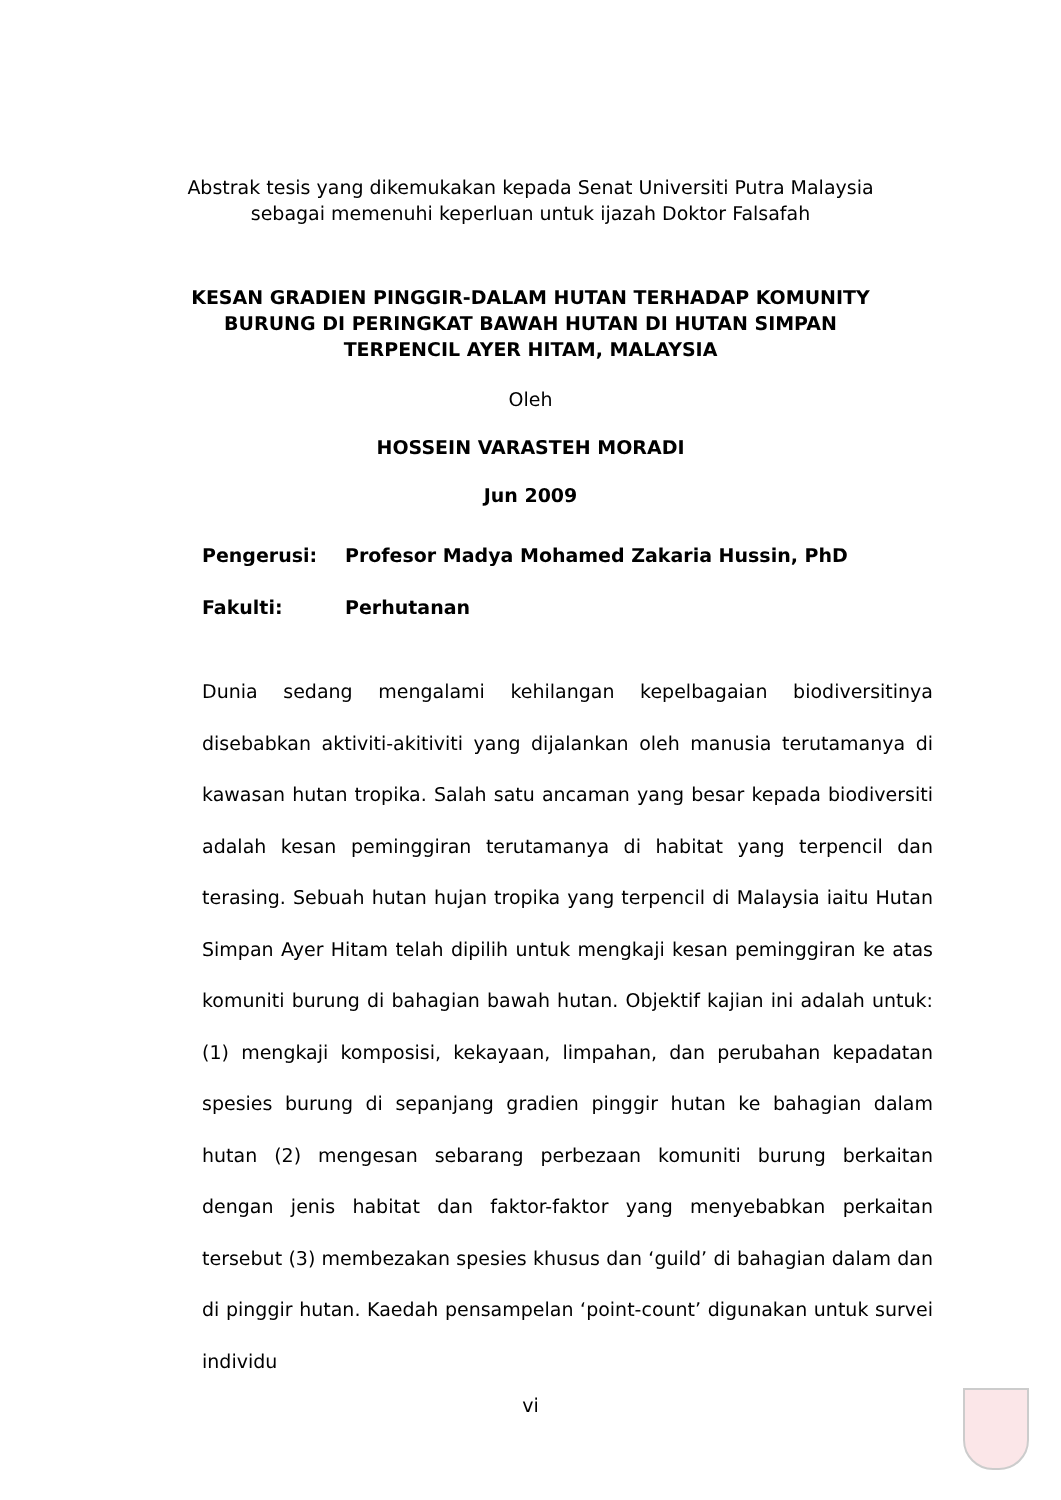Abstrak tesis yang dikemukakan kepada Senat Universiti Putra Malaysia
sebagai memenuhi keperluan untuk ijazah Doktor Falsafah
KESAN GRADIEN PINGGIR-DALAM HUTAN TERHADAP KOMUNITY
BURUNG DI PERINGKAT BAWAH HUTAN DI HUTAN SIMPAN
TERPENCIL AYER HITAM, MALAYSIA
Oleh
HOSSEIN VARASTEH MORADI
Jun 2009
Pengerusi: Profesor Madya Mohamed Zakaria Hussin, PhD
Fakulti: Perhutanan
Dunia sedang mengalami kehilangan kepelbagaian biodiversitinya disebabkan aktiviti-akitiviti yang dijalankan oleh manusia terutamanya di kawasan hutan tropika. Salah satu ancaman yang besar kepada biodiversiti adalah kesan peminggiran terutamanya di habitat yang terpencil dan terasing. Sebuah hutan hujan tropika yang terpencil di Malaysia iaitu Hutan Simpan Ayer Hitam telah dipilih untuk mengkaji kesan peminggiran ke atas komuniti burung di bahagian bawah hutan. Objektif kajian ini adalah untuk: (1) mengkaji komposisi, kekayaan, limpahan, dan perubahan kepadatan spesies burung di sepanjang gradien pinggir hutan ke bahagian dalam hutan (2) mengesan sebarang perbezaan komuniti burung berkaitan dengan jenis habitat dan faktor-faktor yang menyebabkan perkaitan tersebut (3) membezakan spesies khusus dan ‘guild’ di bahagian dalam dan di pinggir hutan. Kaedah pensampelan ‘point-count’ digunakan untuk survei individu
vi